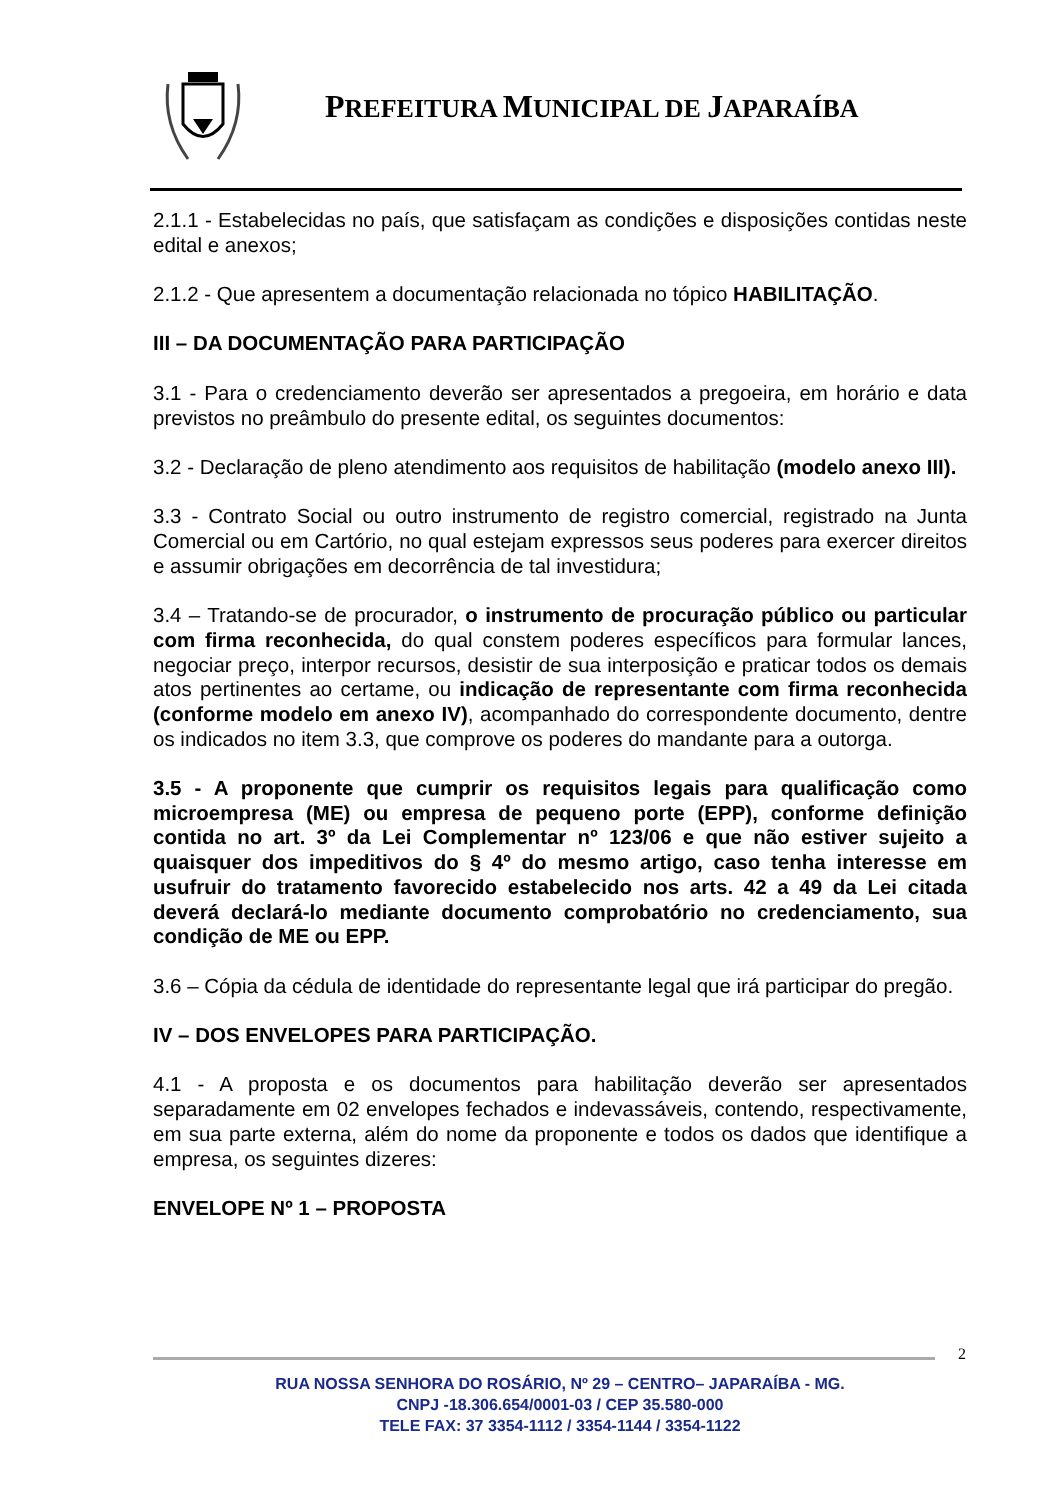PREFEITURA MUNICIPAL DE JAPARAÍBA
2.1.1 - Estabelecidas no país, que satisfaçam as condições e disposições contidas neste edital e anexos;
2.1.2 - Que apresentem a documentação relacionada no tópico HABILITAÇÃO.
III – DA DOCUMENTAÇÃO PARA PARTICIPAÇÃO
3.1 - Para o credenciamento deverão ser apresentados a pregoeira, em horário e data previstos no preâmbulo do presente edital, os seguintes documentos:
3.2 - Declaração de pleno atendimento aos requisitos de habilitação (modelo anexo III).
3.3 - Contrato Social ou outro instrumento de registro comercial, registrado na Junta Comercial ou em Cartório, no qual estejam expressos seus poderes para exercer direitos e assumir obrigações em decorrência de tal investidura;
3.4 – Tratando-se de procurador, o instrumento de procuração público ou particular com firma reconhecida, do qual constem poderes específicos para formular lances, negociar preço, interpor recursos, desistir de sua interposição e praticar todos os demais atos pertinentes ao certame, ou indicação de representante com firma reconhecida (conforme modelo em anexo IV), acompanhado do correspondente documento, dentre os indicados no item 3.3, que comprove os poderes do mandante para a outorga.
3.5 - A proponente que cumprir os requisitos legais para qualificação como microempresa (ME) ou empresa de pequeno porte (EPP), conforme definição contida no art. 3º da Lei Complementar nº 123/06 e que não estiver sujeito a quaisquer dos impeditivos do § 4º do mesmo artigo, caso tenha interesse em usufruir do tratamento favorecido estabelecido nos arts. 42 a 49 da Lei citada deverá declará-lo mediante documento comprobatório no credenciamento, sua condição de ME ou EPP.
3.6 – Cópia da cédula de identidade do representante legal que irá participar do pregão.
IV – DOS ENVELOPES PARA PARTICIPAÇÃO.
4.1 - A proposta e os documentos para habilitação deverão ser apresentados separadamente em 02 envelopes fechados e indevassáveis, contendo, respectivamente, em sua parte externa, além do nome da proponente e todos os dados que identifique a empresa, os seguintes dizeres:
ENVELOPE Nº 1 – PROPOSTA
2
RUA NOSSA SENHORA DO ROSÁRIO, Nº 29 – CENTRO– JAPARAÍBA - MG.
CNPJ -18.306.654/0001-03 / CEP 35.580-000
TELE FAX: 37 3354-1112 / 3354-1144 / 3354-1122